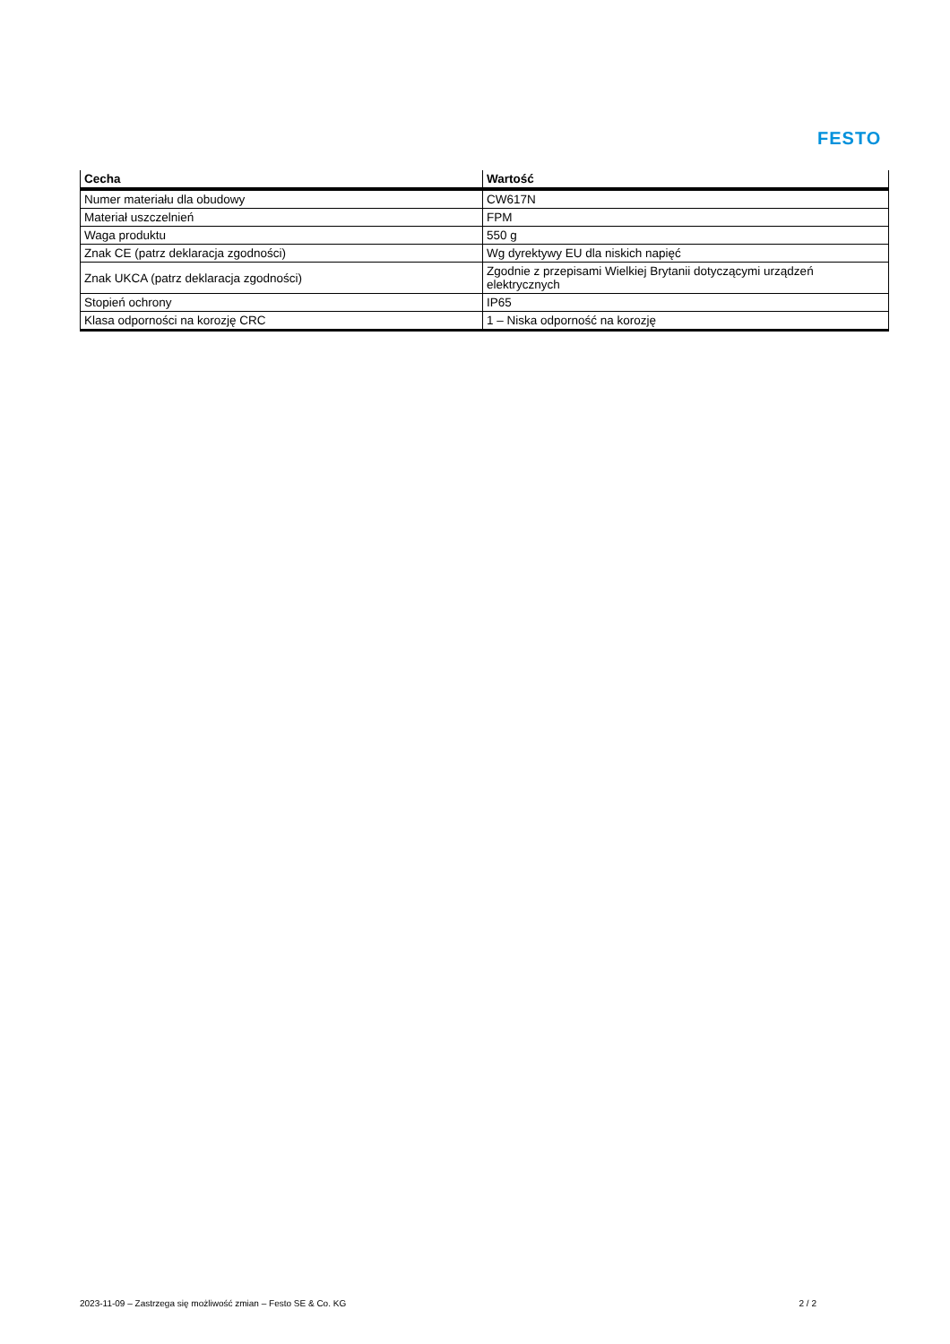FESTO
| Cecha | Wartość |
| --- | --- |
| Numer materiału dla obudowy | CW617N |
| Materiał uszczelnień | FPM |
| Waga produktu | 550 g |
| Znak CE (patrz deklaracja zgodności) | Wg dyrektywy EU dla niskich napięć |
| Znak UKCA (patrz deklaracja zgodności) | Zgodnie z przepisami Wielkiej Brytanii dotyczącymi urządzeń elektrycznych |
| Stopień ochrony | IP65 |
| Klasa odporności na korozję CRC | 1 – Niska odporność na korozję |
2023-11-09 – Zastrzega się możliwość zmian – Festo SE & Co. KG 2 / 2